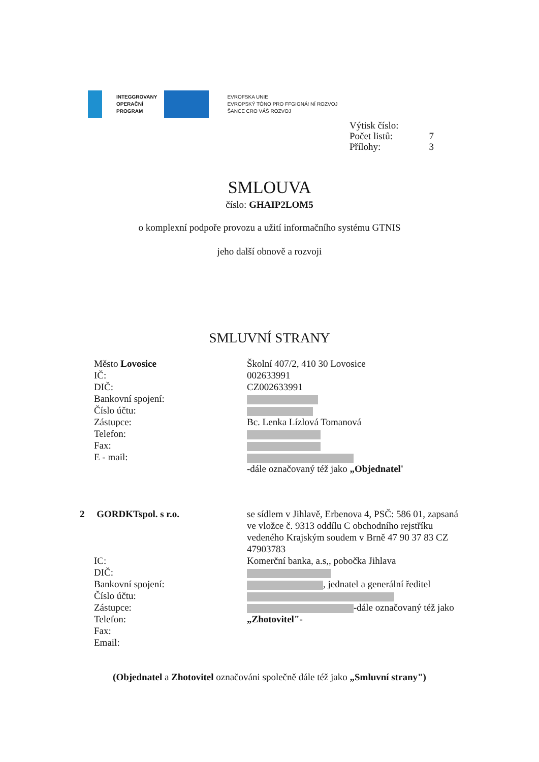INTEGGROVANY
OPERAČNÍ
PROGRAM
EVROFSKA UNIE
EVROPSKÝ TÓNO PRO FFGIGNÁ! NÍ ROZVOJ
ŠANCE CRO VÁŠ ROZVOJ
| Výtisk číslo: | |
| Počet listů: | 7 |
| Přílohy: | 3 |
SMLOUVA
číslo: GHAIP2LOM5
o komplexní podpoře provozu a užití informačního systému GTNIS
jeho další obnově a rozvoji
SMLUVNÍ STRANY
Město Lovosice
IČ:
DIČ:
Bankovní spojení:
Číslo účtu:
Zástupce:
Telefon:
Fax:
E - mail:
Školní 407/2, 410 30 Lovosice
002633991
CZ002633991
Bc. Lenka Lízlová Tomanová
-dále označovaný též jako „Objednatel'
2 GORDKTspol. s r.o.
se sídlem v Jihlavě, Erbenova 4, PSČ: 586 01, zapsaná ve vložce č. 9313 oddílu C obchodního rejstříku vedeného Krajským soudem v Brně 47 90 37 83 CZ 47903783
Komerční banka, a.s,, pobočka Jihlava
, jednatel a generální ředitel
-dále označovaný též jako „Zhotovitel"-
IC:
DIČ:
Bankovní spojení:
Číslo účtu:
Zástupce:
Telefon:
Fax:
Email:
(Objednatel a Zhotovitel označováni společně dále též jako „Smluvní strany")